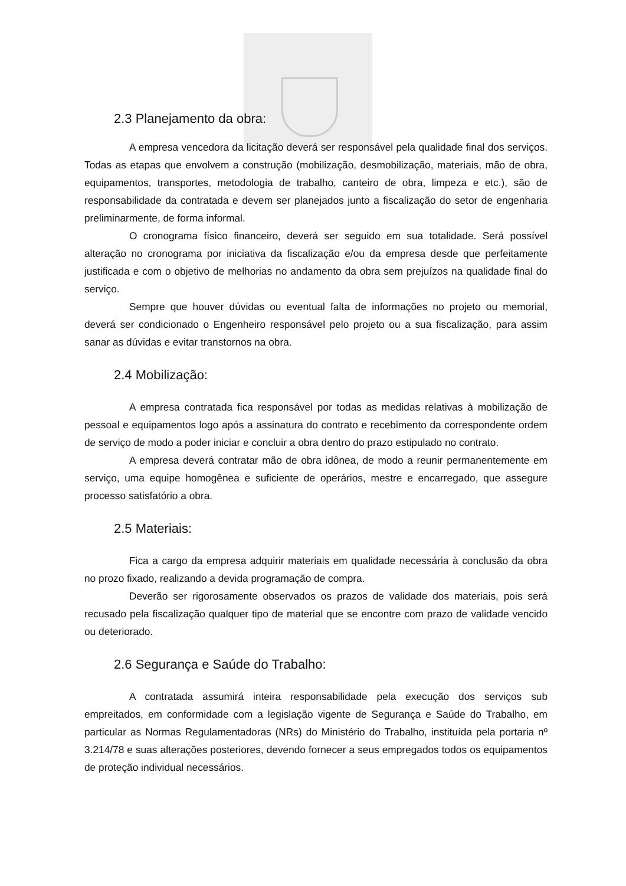2.3 Planejamento da obra:
A empresa vencedora da licitação deverá ser responsável pela qualidade final dos serviços. Todas as etapas que envolvem a construção (mobilização, desmobilização, materiais, mão de obra, equipamentos, transportes, metodologia de trabalho, canteiro de obra, limpeza e etc.), são de responsabilidade da contratada e devem ser planejados junto a fiscalização do setor de engenharia preliminarmente, de forma informal.
O cronograma físico financeiro, deverá ser seguido em sua totalidade. Será possível alteração no cronograma por iniciativa da fiscalização e/ou da empresa desde que perfeitamente justificada e com o objetivo de melhorias no andamento da obra sem prejuízos na qualidade final do serviço.
Sempre que houver dúvidas ou eventual falta de informações no projeto ou memorial, deverá ser condicionado o Engenheiro responsável pelo projeto ou a sua fiscalização, para assim sanar as dúvidas e evitar transtornos na obra.
2.4 Mobilização:
A empresa contratada fica responsável por todas as medidas relativas à mobilização de pessoal e equipamentos logo após a assinatura do contrato e recebimento da correspondente ordem de serviço de modo a poder iniciar e concluir a obra dentro do prazo estipulado no contrato.
A empresa deverá contratar mão de obra idônea, de modo a reunir permanentemente em serviço, uma equipe homogênea e suficiente de operários, mestre e encarregado, que assegure processo satisfatório a obra.
2.5 Materiais:
Fica a cargo da empresa adquirir materiais em qualidade necessária à conclusão da obra no prozo fixado, realizando a devida programação de compra.
Deverão ser rigorosamente observados os prazos de validade dos materiais, pois será recusado pela fiscalização qualquer tipo de material que se encontre com prazo de validade vencido ou deteriorado.
2.6 Segurança e Saúde do Trabalho:
A contratada assumirá inteira responsabilidade pela execução dos serviços sub empreitados, em conformidade com a legislação vigente de Segurança e Saúde do Trabalho, em particular as Normas Regulamentadoras (NRs) do Ministério do Trabalho, instituída pela portaria nº 3.214/78 e suas alterações posteriores, devendo fornecer a seus empregados todos os equipamentos de proteção individual necessários.